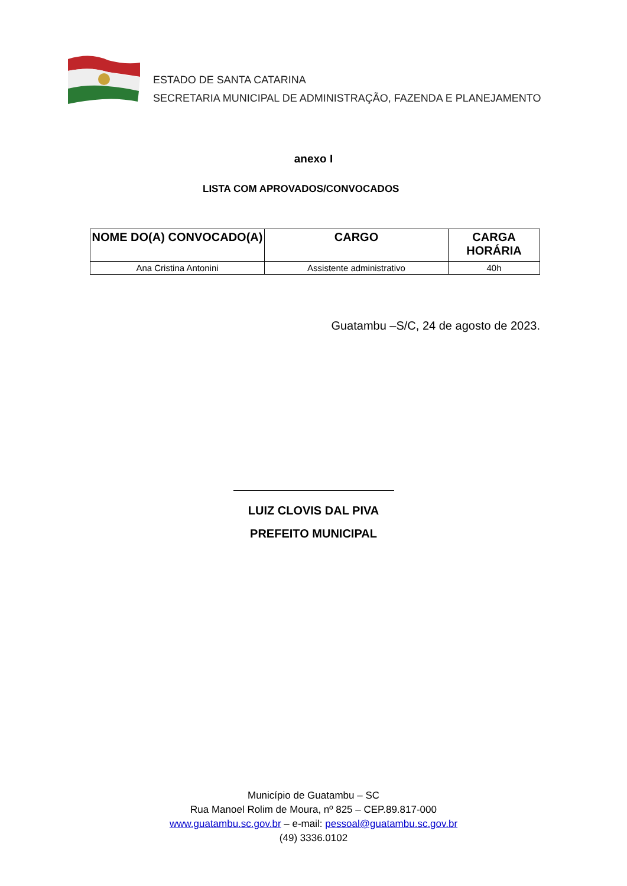ESTADO DE SANTA CATARINA
SECRETARIA MUNICIPAL DE ADMINISTRAÇÃO, FAZENDA E PLANEJAMENTO
anexo I
LISTA COM APROVADOS/CONVOCADOS
| NOME DO(A) CONVOCADO(A) | CARGO | CARGA HORÁRIA |
| --- | --- | --- |
| Ana Cristina Antonini | Assistente administrativo | 40h |
Guatambu –S/C, 24 de agosto de 2023.
LUIZ CLOVIS DAL PIVA
PREFEITO MUNICIPAL
Município de Guatambu – SC
Rua Manoel Rolim de Moura, nº 825 – CEP.89.817-000
www.guatambu.sc.gov.br – e-mail: pessoal@guatambu.sc.gov.br
(49) 3336.0102